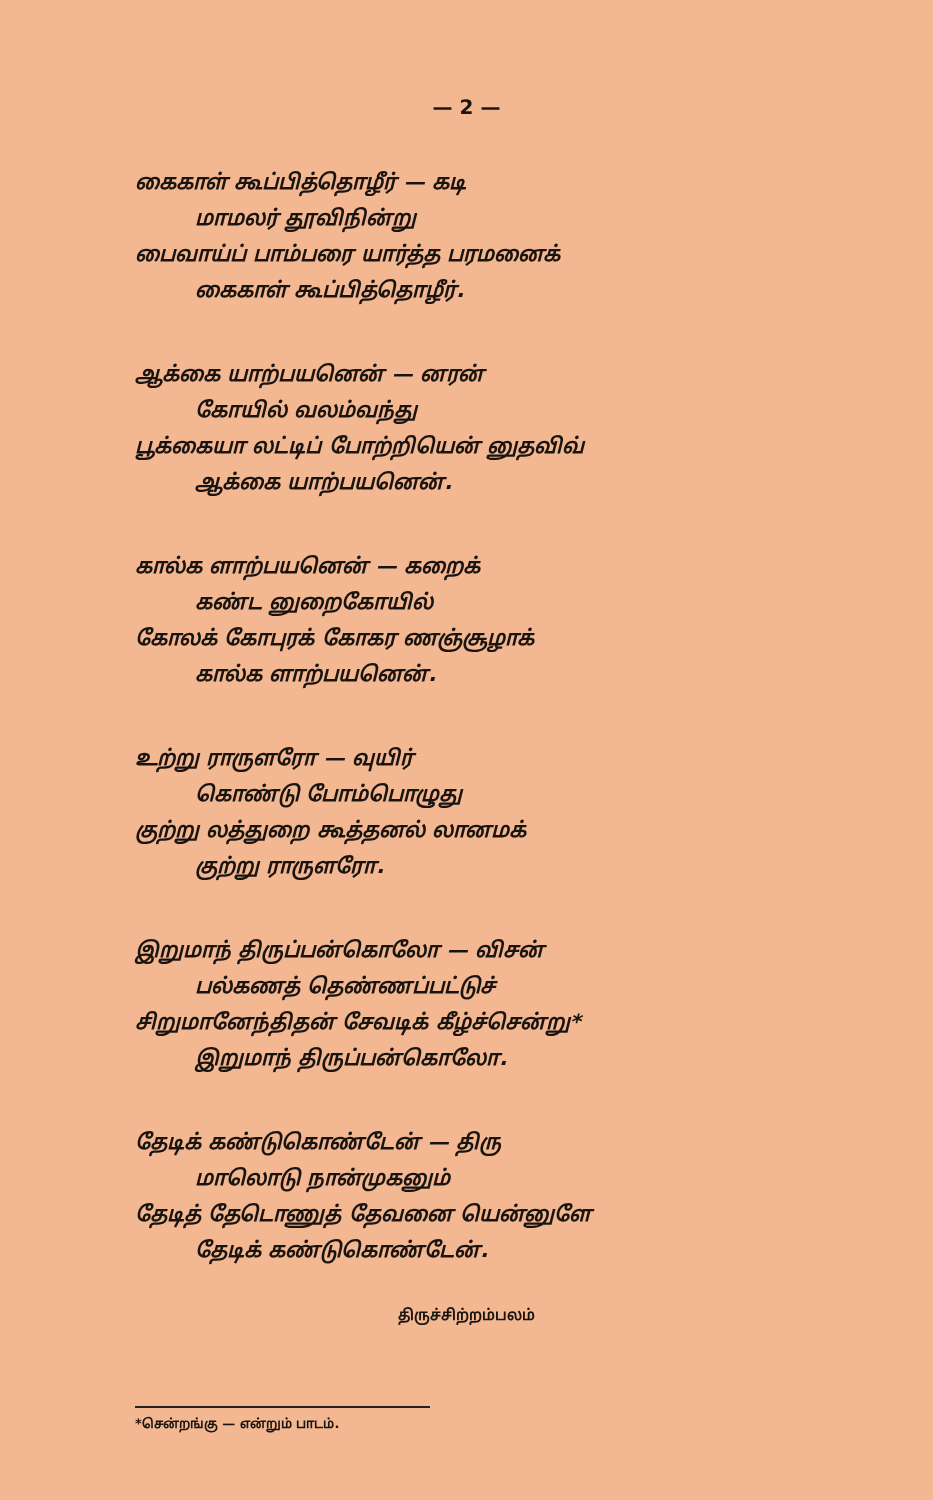— 2 —
கைகாள் கூப்பித்தொழீர் — கடி
மாமலர் தூவிநின்று
பைவாய்ப் பாம்பரை யார்த்த பரமனைக்
கைகாள் கூப்பித்தொழீர்.
ஆக்கை யாற்பயனென் — னரன்
கோயில் வலம்வந்து
பூக்கையா லட்டிப் போற்றியென் னுதவிவ்
ஆக்கை யாற்பயனென்.
கால்க ளாற்பயனென் — கறைக்
கண்ட னுறைகோயில்
கோலக் கோபுரக் கோகர ணஞ்சூழாக்
கால்க ளாற்பயனென்.
உற்று ராருளரோ — வுயிர்
கொண்டு போம்பொழுது
குற்று லத்துறை கூத்தனல் லானமக்
குற்று ராருளரோ.
இறுமாந் திருப்பன்கொலோ — விசன்
பல்கணத் தெண்ணப்பட்டுச்
சிறுமானேந்திதன் சேவடிக் கீழ்ச்சென்று*
இறுமாந் திருப்பன்கொலோ.
தேடிக் கண்டுகொண்டேன் — திரு
மாலொடு நான்முகனும்
தேடித் தேடொணுத் தேவனை யென்னுளே
தேடிக் கண்டுகொண்டேன்.
திருச்சிற்றம்பலம்
*சென்றங்கு — என்றும் பாடம்.